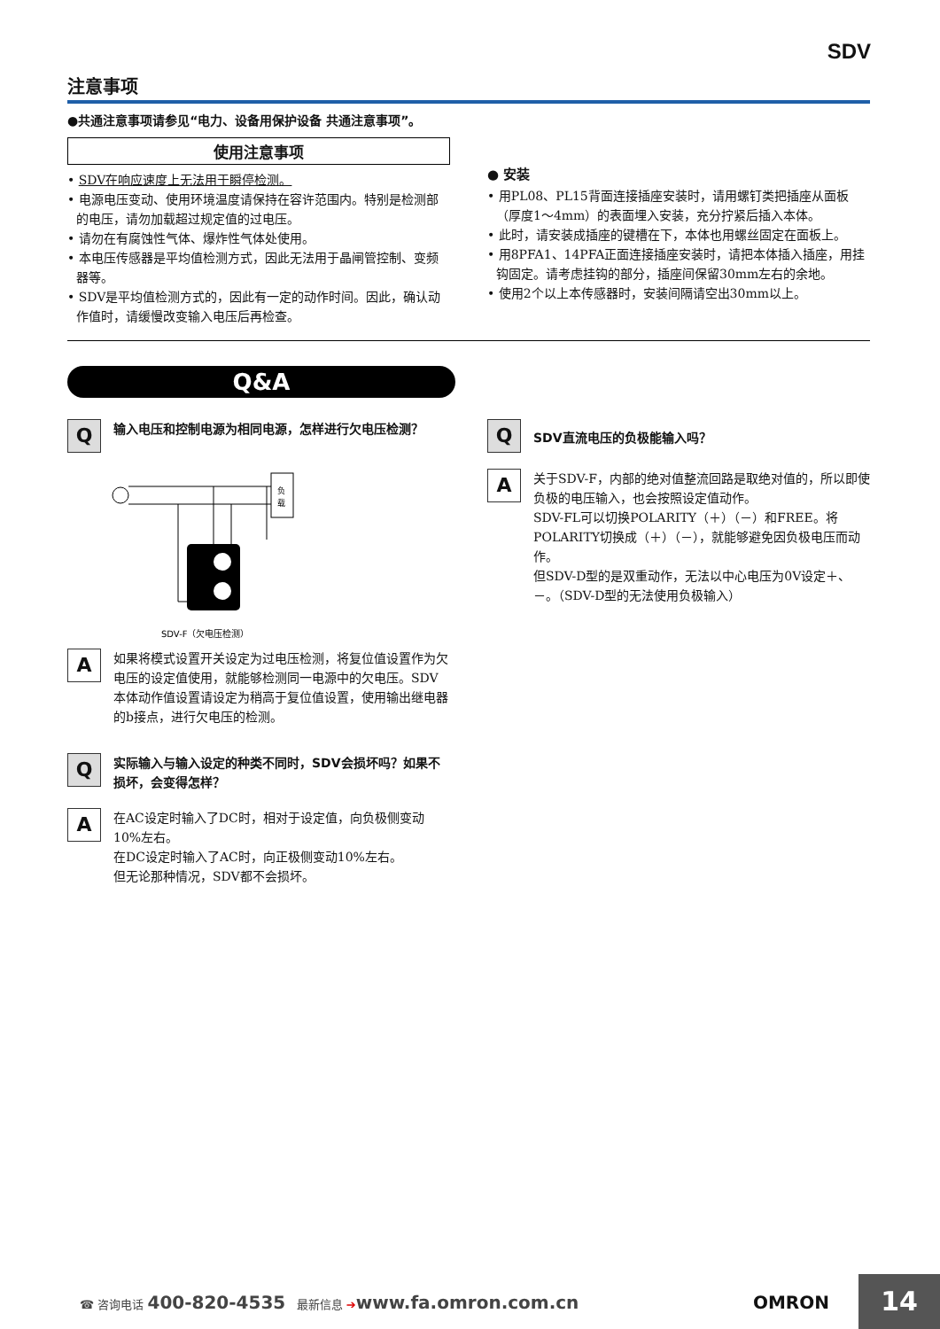SDV
注意事项
●共通注意事项请参见“电力、设备用保护设备 共通注意事项”。
使用注意事项
• SDV在响应速度上无法用于瞬停检测。
• 电源电压变动、使用环境温度请保持在容许范围内。特别是检测部的电压，请勿加载超过规定值的过电压。
• 请勿在有腐蚀性气体、爆炸性气体处使用。
• 本电压传感器是平均值检测方式，因此无法用于晶闸管控制、变频器等。
• SDV是平均值检测方式的，因此有一定的动作时间。因此，确认动作值时，请缓慢改变输入电压后再检查。
● 安装
• 用PL08、PL15背面连接插座安装时，请用螺钉类把插座从面板（厚度1～4mm）的表面埋入安装，充分拧紧后插入本体。
• 此时，请安装成插座的键槽在下，本体也用螺丝固定在面板上。
• 用8PFA1、14PFA正面连接插座安装时，请把本体插入插座，用挂钩固定。请考虑挂钩的部分，插座间保留30mm左右的余地。
• 使用2个以上本传感器时，安装间隔请空出30mm以上。
Q&A
Q
输入电压和控制电源为相同电源，怎样进行欠电压检测？
负
载
SDV-F（欠电压检测）
A
如果将模式设置开关设定为过电压检测，将复位值设置作为欠电压的设定值使用，就能够检测同一电源中的欠电压。SDV本体动作值设置请设定为稍高于复位值设置，使用输出继电器的b接点，进行欠电压的检测。
Q
实际输入与输入设定的种类不同时，SDV会损坏吗？如果不损坏，会变得怎样？
A
在AC设定时输入了DC时，相对于设定值，向负极侧变动10%左右。
在DC设定时输入了AC时，向正极侧变动10%左右。
但无论那种情况，SDV都不会损坏。
Q
SDV直流电压的负极能输入吗？
A
关于SDV-F，内部的绝对值整流回路是取绝对值的，所以即使负极的电压输入，也会按照设定值动作。
SDV-FL可以切换POLARITY（＋）（－）和FREE。将POLARITY切换成（＋）（－），就能够避免因负极电压而动作。
但SDV-D型的是双重动作，无法以中心电压为0V设定＋、－。（SDV-D型的无法使用负极输入）
☎ 咨询电话 400-820-4535 最新信息 ➔www.fa.omron.com.cn OMRON 14